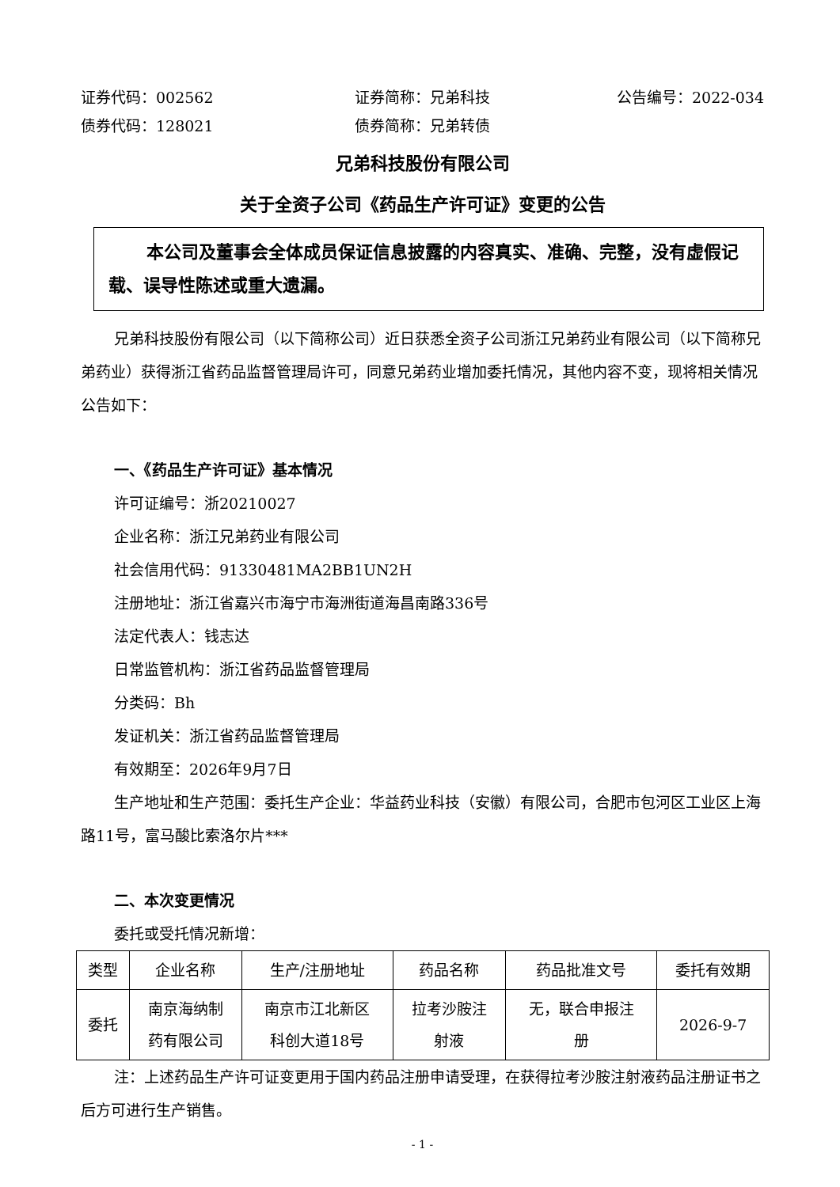证券代码：002562 证券简称：兄弟科技 公告编号：2022-034
债券代码：128021 债券简称：兄弟转债
兄弟科技股份有限公司
关于全资子公司《药品生产许可证》变更的公告
本公司及董事会全体成员保证信息披露的内容真实、准确、完整，没有虚假记载、误导性陈述或重大遗漏。
兄弟科技股份有限公司（以下简称公司）近日获悉全资子公司浙江兄弟药业有限公司（以下简称兄弟药业）获得浙江省药品监督管理局许可，同意兄弟药业增加委托情况，其他内容不变，现将相关情况公告如下：
一、《药品生产许可证》基本情况
许可证编号：浙20210027
企业名称：浙江兄弟药业有限公司
社会信用代码：91330481MA2BB1UN2H
注册地址：浙江省嘉兴市海宁市海洲街道海昌南路336号
法定代表人：钱志达
日常监管机构：浙江省药品监督管理局
分类码：Bh
发证机关：浙江省药品监督管理局
有效期至：2026年9月7日
生产地址和生产范围：委托生产企业：华益药业科技（安徽）有限公司，合肥市包河区工业区上海路11号，富马酸比索洛尔片***
二、本次变更情况
委托或受托情况新增：
| 类型 | 企业名称 | 生产/注册地址 | 药品名称 | 药品批准文号 | 委托有效期 |
| --- | --- | --- | --- | --- | --- |
| 委托 | 南京海纳制 药有限公司 | 南京市江北新区 科创大道18号 | 拉考沙胺注 射液 | 无，联合申报注 册 | 2026-9-7 |
注：上述药品生产许可证变更用于国内药品注册申请受理，在获得拉考沙胺注射液药品注册证书之后方可进行生产销售。
- 1 -